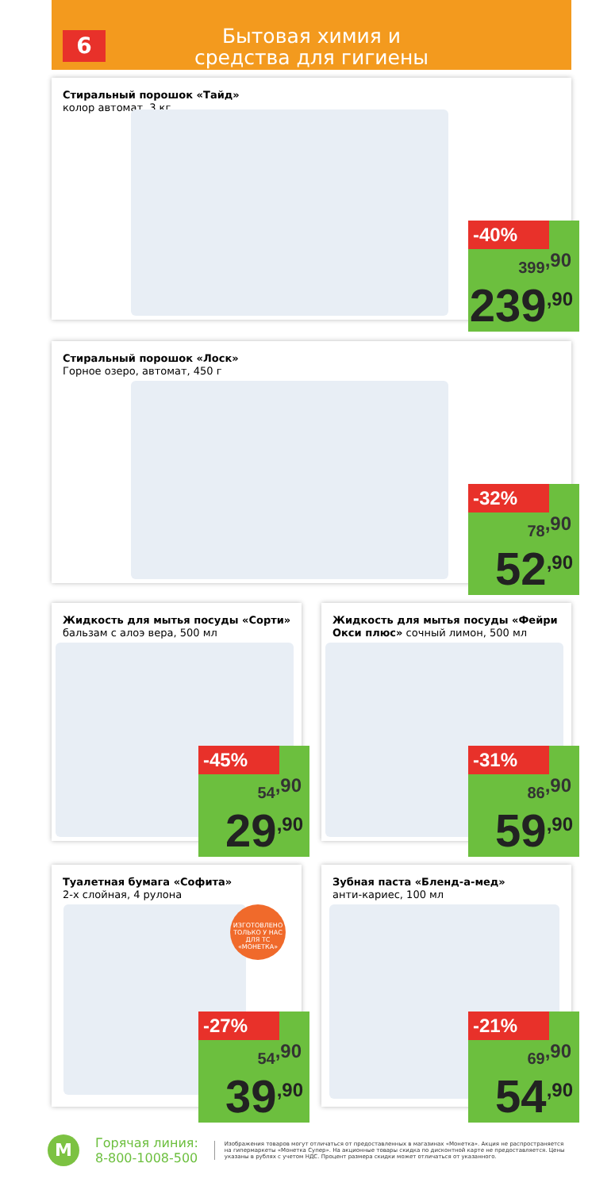6
Бытовая химия и
средства для гигиены
Стиральный порошок «Тайд»
колор автомат, 3 кг
-40%
399<sup>,90</sup>
239<sup>,90</sup>
Стиральный порошок «Лоск»
Горное озеро, автомат, 450 г
-32%
78<sup>,90</sup>
52<sup>,90</sup>
Жидкость для мытья посуды «Сорти»
бальзам с алоэ вера, 500 мл
-45%
54<sup>,90</sup>
29<sup>,90</sup>
Жидкость для мытья посуды «Фейри Окси плюс» сочный лимон, 500 мл
-31%
86<sup>,90</sup>
59<sup>,90</sup>
Туалетная бумага «Софита»
2-х слойная, 4 рулона
ИЗГОТОВЛЕНО
ТОЛЬКО У НАС
ДЛЯ ТС «МОНЕТКА»
-27%
54<sup>,90</sup>
39<sup>,90</sup>
Зубная паста «Бленд-а-мед»
анти-кариес, 100 мл
-21%
69<sup>,90</sup>
54<sup>,90</sup>
М
Горячая линия:
8-800-1008-500
Изображения товаров могут отличаться от предоставленных в магазинах «Монетка». Акция не распространяется на гипермаркеты «Монетка Супер». На акционные товары скидка по дисконтной карте не предоставляется. Цены указаны в рублях с учетом НДС. Процент размера скидки может отличаться от указанного.